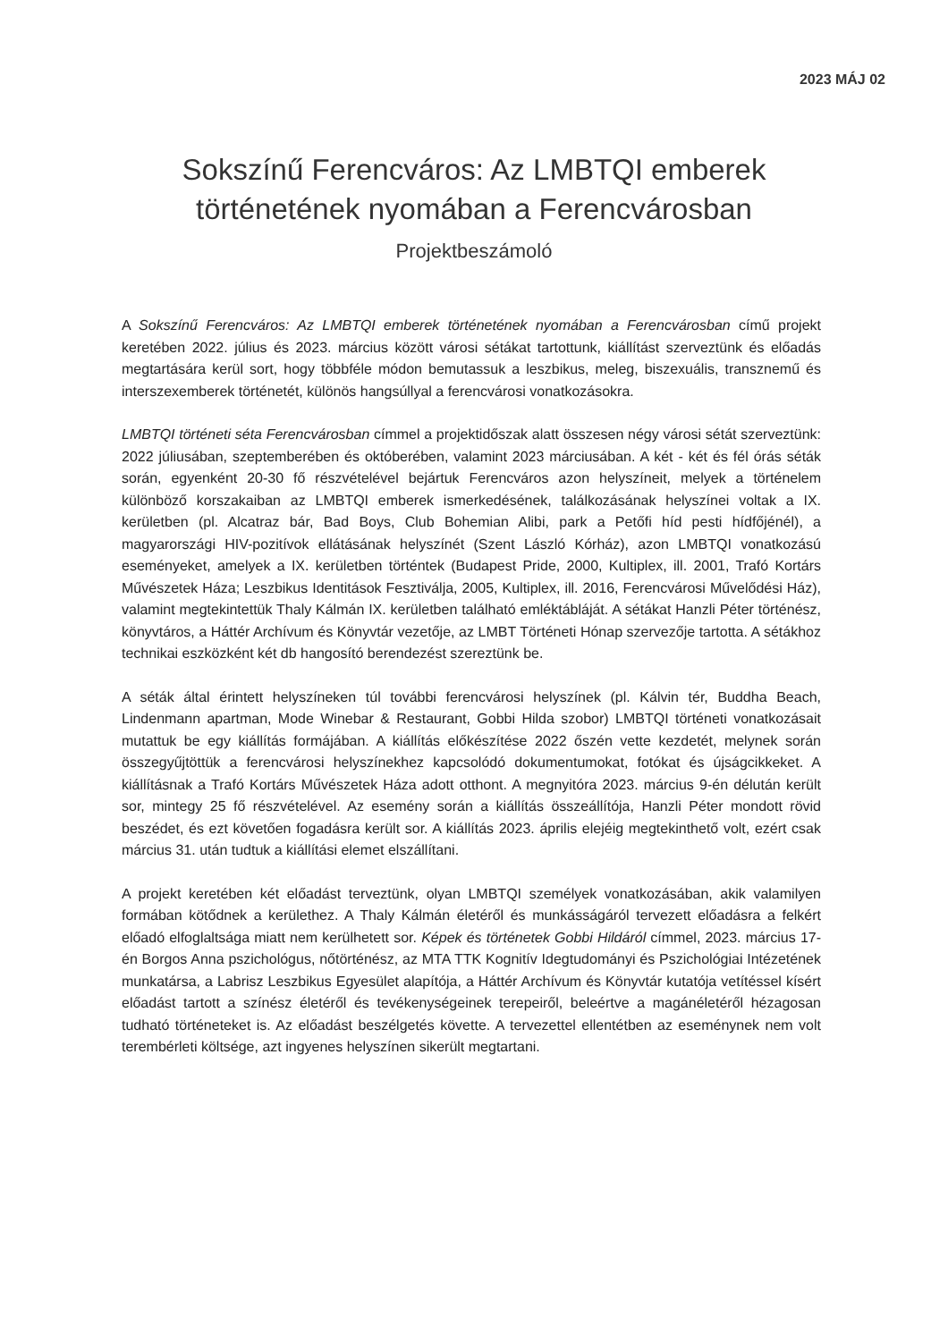2023 MÁJ 02
Sokszínű Ferencváros: Az LMBTQI emberek
történetének nyomában a Ferencvárosban
Projektbeszámoló
A Sokszínű Ferencváros: Az LMBTQI emberek történetének nyomában a Ferencvárosban című projekt keretében 2022. július és 2023. március között városi sétákat tartottunk, kiállítást szerveztünk és előadás megtartására kerül sort, hogy többféle módon bemutassuk a leszbikus, meleg, biszexuális, transznemű és interszexemberek történetét, különös hangsúllyal a ferencvárosi vonatkozásokra.
LMBTQI történeti séta Ferencvárosban címmel a projektidőszak alatt összesen négy városi sétát szerveztünk: 2022 júliusában, szeptemberében és októberében, valamint 2023 márciusában. A két - két és fél órás séták során, egyenként 20-30 fő részvételével bejártuk Ferencváros azon helyszíneit, melyek a történelem különböző korszakaiban az LMBTQI emberek ismerkedésének, találkozásának helyszínei voltak a IX. kerületben (pl. Alcatraz bár, Bad Boys, Club Bohemian Alibi, park a Petőfi híd pesti hídfőjénél), a magyarországi HIV-pozitívok ellátásának helyszínét (Szent László Kórház), azon LMBTQI vonatkozású eseményeket, amelyek a IX. kerületben történtek (Budapest Pride, 2000, Kultiplex, ill. 2001, Trafó Kortárs Művészetek Háza; Leszbikus Identitások Fesztiválja, 2005, Kultiplex, ill. 2016, Ferencvárosi Művelődési Ház), valamint megtekintettük Thaly Kálmán IX. kerületben található emléktábláját. A sétákat Hanzli Péter történész, könyvtáros, a Háttér Archívum és Könyvtár vezetője, az LMBT Történeti Hónap szervezője tartotta. A sétákhoz technikai eszközként két db hangosító berendezést szereztünk be.
A séták által érintett helyszíneken túl további ferencvárosi helyszínek (pl. Kálvin tér, Buddha Beach, Lindenmann apartman, Mode Winebar & Restaurant, Gobbi Hilda szobor) LMBTQI történeti vonatkozásait mutattuk be egy kiállítás formájában. A kiállítás előkészítése 2022 őszén vette kezdetét, melynek során összegyűjtöttük a ferencvárosi helyszínekhez kapcsolódó dokumentumokat, fotókat és újságcikkeket. A kiállításnak a Trafó Kortárs Művészetek Háza adott otthont. A megnyitóra 2023. március 9-én délután került sor, mintegy 25 fő részvételével. Az esemény során a kiállítás összeállítója, Hanzli Péter mondott rövid beszédet, és ezt követően fogadásra került sor. A kiállítás 2023. április elejéig megtekinthető volt, ezért csak március 31. után tudtuk a kiállítási elemet elszállítani.
A projekt keretében két előadást terveztünk, olyan LMBTQI személyek vonatkozásában, akik valamilyen formában kötődnek a kerülethez. A Thaly Kálmán életéről és munkásságáról tervezett előadásra a felkért előadó elfoglaltsága miatt nem kerülhetett sor. Képek és történetek Gobbi Hildáról címmel, 2023. március 17-én Borgos Anna pszichológus, nőtörténész, az MTA TTK Kognitív Idegtudományi és Pszichológiai Intézetének munkatársa, a Labrisz Leszbikus Egyesület alapítója, a Háttér Archívum és Könyvtár kutatója vetítéssel kísért előadást tartott a színész életéről és tevékenységeinek terepeiről, beleértve a magánéletéről hézagosan tudható történeteket is. Az előadást beszélgetés követte. A tervezettel ellentétben az eseménynek nem volt terembérleti költsége, azt ingyenes helyszínen sikerült megtartani.